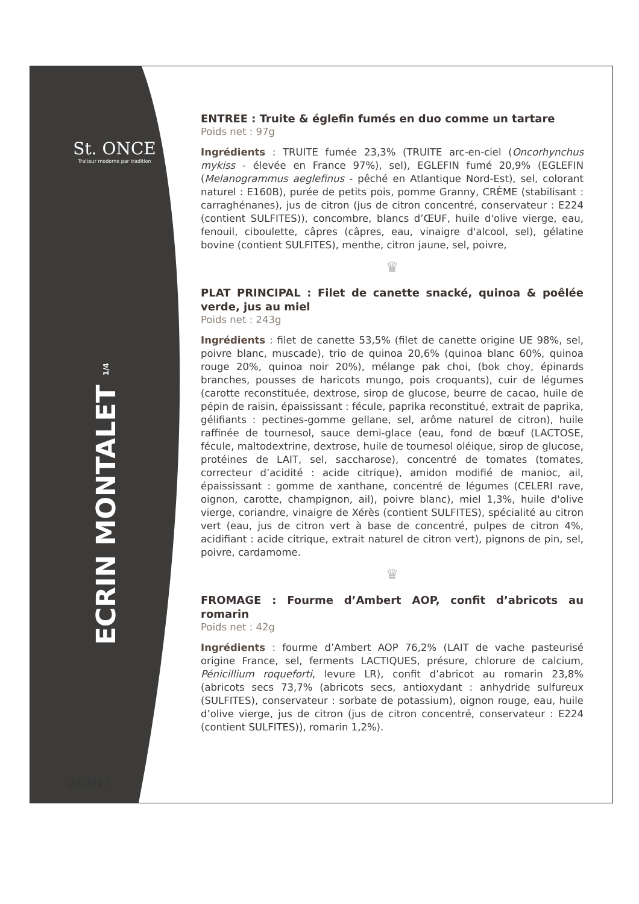St. ONCE
Traiteur moderne par tradition
ECRIN MONTALET 1/4
04/2017
ENTREE : Truite & églefin fumés en duo comme un tartare
Poids net : 97g
Ingrédients : TRUITE fumée 23,3% (TRUITE arc-en-ciel (Oncorhynchus mykiss - élevée en France 97%), sel), EGLEFIN fumé 20,9% (EGLEFIN (Melanogrammus aeglefinus - pêché en Atlantique Nord-Est), sel, colorant naturel : E160B), purée de petits pois, pomme Granny, CRÈME (stabilisant : carraghénanes), jus de citron (jus de citron concentré, conservateur : E224 (contient SULFITES)), concombre, blancs d’ŒUF, huile d'olive vierge, eau, fenouil, ciboulette, câpres (câpres, eau, vinaigre d'alcool, sel), gélatine bovine (contient SULFITES), menthe, citron jaune, sel, poivre,
♛
PLAT PRINCIPAL : Filet de canette snacké, quinoa & poêlée verde, jus au miel
Poids net : 243g
Ingrédients : filet de canette 53,5% (filet de canette origine UE 98%, sel, poivre blanc, muscade), trio de quinoa 20,6% (quinoa blanc 60%, quinoa rouge 20%, quinoa noir 20%), mélange pak choi, (bok choy, épinards branches, pousses de haricots mungo, pois croquants), cuir de légumes (carotte reconstituée, dextrose, sirop de glucose, beurre de cacao, huile de pépin de raisin, épaississant : fécule, paprika reconstitué, extrait de paprika, gélifiants : pectines-gomme gellane, sel, arôme naturel de citron), huile raffinée de tournesol, sauce demi-glace (eau, fond de bœuf (LACTOSE, fécule, maltodextrine, dextrose, huile de tournesol oléique, sirop de glucose, protéines de LAIT, sel, saccharose), concentré de tomates (tomates, correcteur d’acidité : acide citrique), amidon modifié de manioc, ail, épaississant : gomme de xanthane, concentré de légumes (CELERI rave, oignon, carotte, champignon, ail), poivre blanc), miel 1,3%, huile d'olive vierge, coriandre, vinaigre de Xérès (contient SULFITES), spécialité au citron vert (eau, jus de citron vert à base de concentré, pulpes de citron 4%, acidifiant : acide citrique, extrait naturel de citron vert), pignons de pin, sel, poivre, cardamome.
♛
FROMAGE : Fourme d’Ambert AOP, confit d’abricots au romarin
Poids net : 42g
Ingrédients : fourme d’Ambert AOP 76,2% (LAIT de vache pasteurisé origine France, sel, ferments LACTIQUES, présure, chlorure de calcium, Pénicillium roqueforti, levure LR), confit d’abricot au romarin 23,8% (abricots secs 73,7% (abricots secs, antioxydant : anhydride sulfureux (SULFITES), conservateur : sorbate de potassium), oignon rouge, eau, huile d’olive vierge, jus de citron (jus de citron concentré, conservateur : E224 (contient SULFITES)), romarin 1,2%).